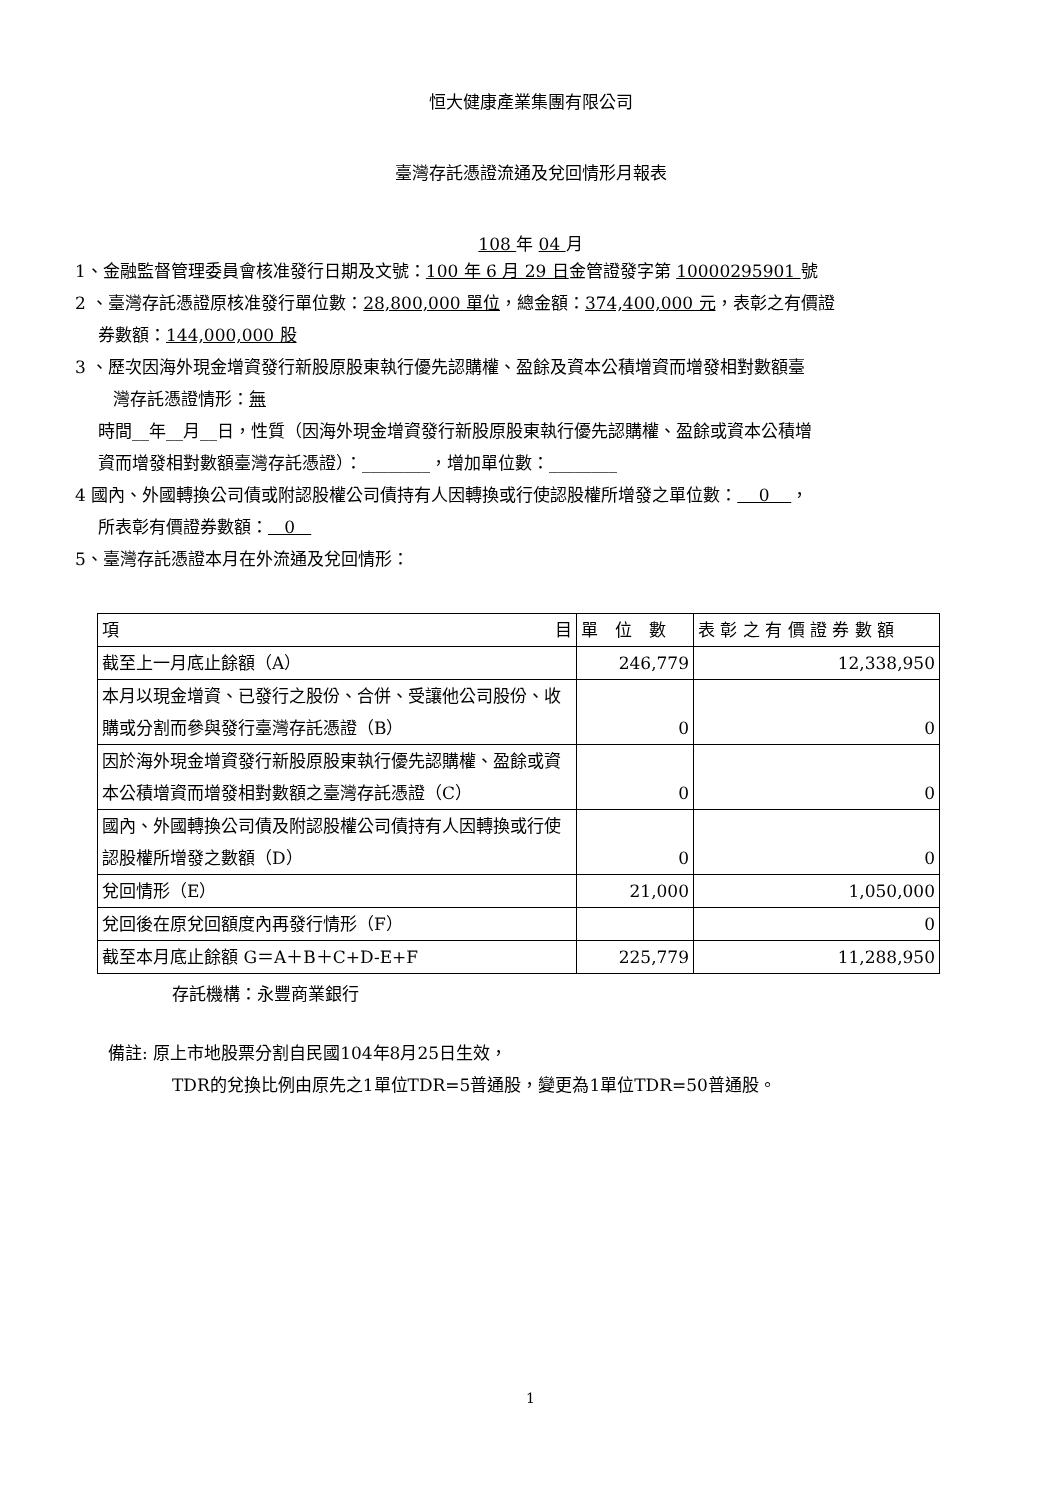恒大健康產業集團有限公司
臺灣存託憑證流通及兌回情形月報表
108 年 04 月
1、金融監督管理委員會核准發行日期及文號：100 年 6 月 29 日金管證發字第 10000295901 號
2 、臺灣存託憑證原核准發行單位數：28,800,000 單位，總金額：374,400,000 元，表彰之有價證
券數額：144,000,000 股
3 、歷次因海外現金增資發行新股原股東執行優先認購權、盈餘及資本公積增資而增發相對數額臺
灣存託憑證情形：無
時間__年__月__日，性質（因海外現金增資發行新股原股東執行優先認購權、盈餘或資本公積增
資而增發相對數額臺灣存託憑證）：________，增加單位數：________
4 國內、外國轉換公司債或附認股權公司債持有人因轉換或行使認股權所增發之單位數： 0 ，
所表彰有價證券數額： 0
5、臺灣存託憑證本月在外流通及兌回情形：
| 項 目 | 單 位 數 | 表 彰 之 有 價 證 券 數 額 |
| 截至上一月底止餘額（A） | 246,779 | 12,338,950 |
| 本月以現金增資、已發行之股份、合併、受讓他公司股份、收購或分割而參與發行臺灣存託憑證（B） | 0 | 0 |
| 因於海外現金增資發行新股原股東執行優先認購權、盈餘或資本公積增資而增發相對數額之臺灣存託憑證（C） | 0 | 0 |
| 國內、外國轉換公司債及附認股權公司債持有人因轉換或行使認股權所增發之數額（D） | 0 | 0 |
| 兌回情形（E） | 21,000 | 1,050,000 |
| 兌回後在原兌回額度內再發行情形（F） | | 0 |
| 截至本月底止餘額 G＝A＋B＋C+D-E+F | 225,779 | 11,288,950 |
存託機構：永豐商業銀行
備註: 原上市地股票分割自民國104年8月25日生效，
TDR的兌換比例由原先之1單位TDR=5普通股，變更為1單位TDR=50普通股。
1